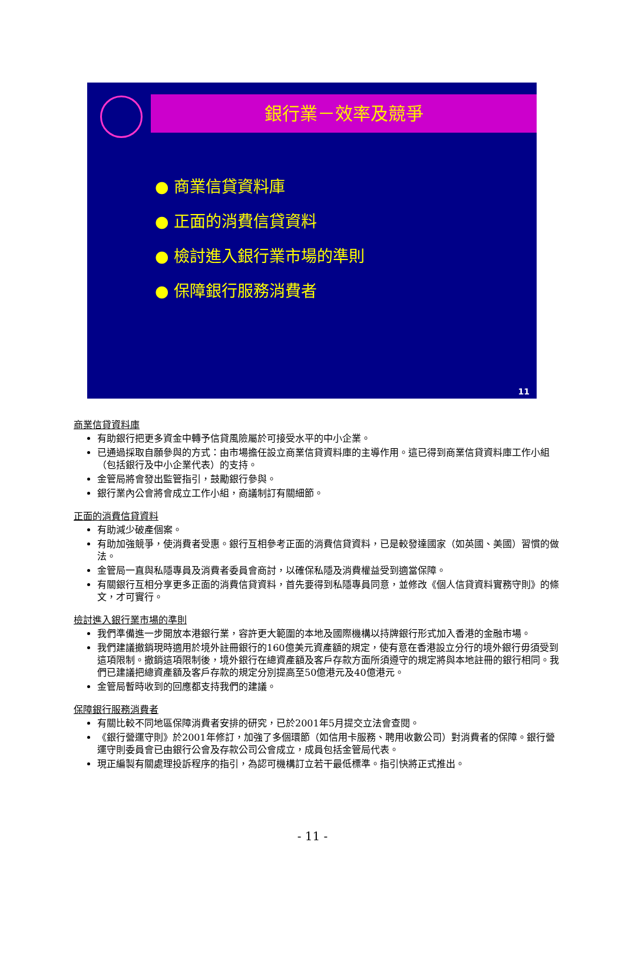銀行業－效率及競爭
● 商業信貸資料庫
● 正面的消費信貸資料
● 檢討進入銀行業市場的準則
● 保障銀行服務消費者
11
商業信貸資料庫
有助銀行把更多資金中轉予信貸風險屬於可接受水平的中小企業。
已通過採取自願參與的方式：由市場擔任設立商業信貸資料庫的主導作用。這已得到商業信貸資料庫工作小組（包括銀行及中小企業代表）的支持。
金管局將會發出監管指引，鼓勵銀行參與。
銀行業內公會將會成立工作小組，商議制訂有關細節。
正面的消費信貸資料
有助減少破產個案。
有助加強競爭，使消費者受惠。銀行互相參考正面的消費信貸資料，已是較發達國家（如英國、美國）習慣的做法。
金管局一直與私隱專員及消費者委員會商討，以確保私隱及消費權益受到適當保障。
有關銀行互相分享更多正面的消費信貸資料，首先要得到私隱專員同意，並修改《個人信貸資料實務守則》的條文，才可實行。
檢討進入銀行業市場的準則
我們準備進一步開放本港銀行業，容許更大範圍的本地及國際機構以持牌銀行形式加入香港的金融市場。
我們建議撤銷現時適用於境外註冊銀行的160億美元資產額的規定，使有意在香港設立分行的境外銀行毋須受到這項限制。撤銷這項限制後，境外銀行在總資產額及客戶存款方面所須遵守的規定將與本地註冊的銀行相同。我們已建議把總資產額及客戶存款的規定分別提高至50億港元及40億港元。
金管局暫時收到的回應都支持我們的建議。
保障銀行服務消費者
有關比較不同地區保障消費者安排的研究，已於2001年5月提交立法會查閱。
《銀行營運守則》於2001年修訂，加強了多個環節（如信用卡服務、聘用收數公司）對消費者的保障。銀行營運守則委員會已由銀行公會及存款公司公會成立，成員包括金管局代表。
現正編製有關處理投訴程序的指引，為認可機構訂立若干最低標準。指引快將正式推出。
- 11 -